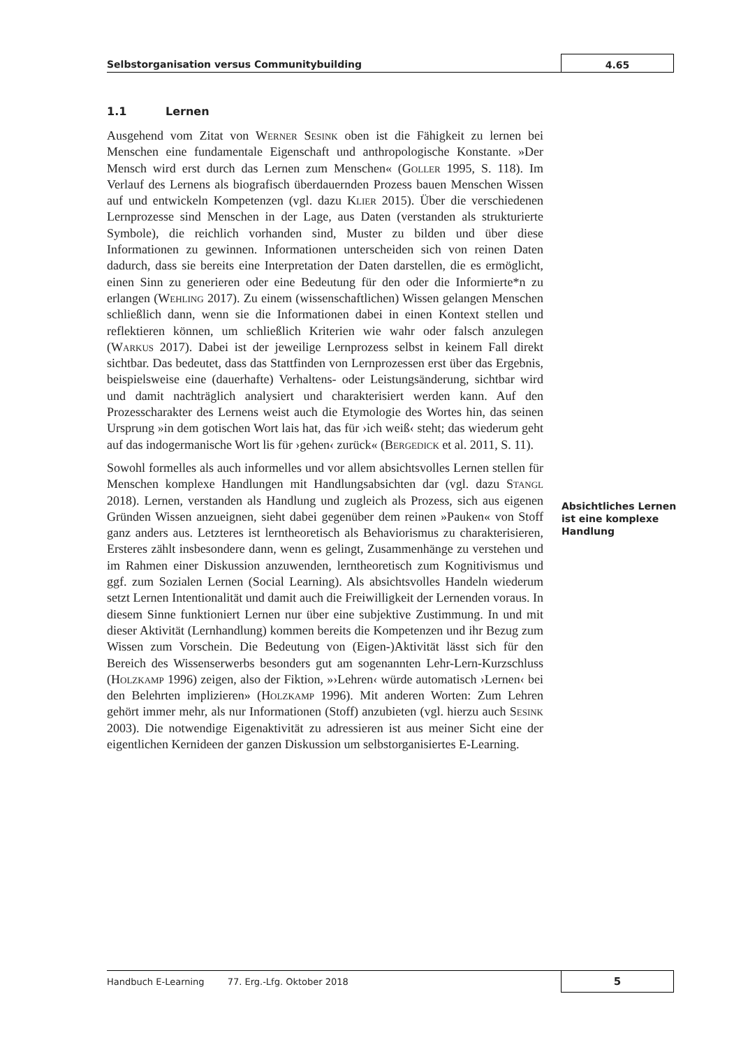Selbstorganisation versus Communitybuilding
4.65
1.1 Lernen
Ausgehend vom Zitat von Werner Sesink oben ist die Fähigkeit zu lernen bei Menschen eine fundamentale Eigenschaft und anthropologische Konstante. »Der Mensch wird erst durch das Lernen zum Menschen« (Goller 1995, S. 118). Im Verlauf des Lernens als biografisch überdauernden Prozess bauen Menschen Wissen auf und entwickeln Kompetenzen (vgl. dazu Klier 2015). Über die verschiedenen Lernprozesse sind Menschen in der Lage, aus Daten (verstanden als strukturierte Symbole), die reichlich vorhanden sind, Muster zu bilden und über diese Informationen zu gewinnen. Informationen unterscheiden sich von reinen Daten dadurch, dass sie bereits eine Interpretation der Daten darstellen, die es ermöglicht, einen Sinn zu generieren oder eine Bedeutung für den oder die Informierte*n zu erlangen (Wehling 2017). Zu einem (wissenschaftlichen) Wissen gelangen Menschen schließlich dann, wenn sie die Informationen dabei in einen Kontext stellen und reflektieren können, um schließlich Kriterien wie wahr oder falsch anzulegen (Warkus 2017). Dabei ist der jeweilige Lernprozess selbst in keinem Fall direkt sichtbar. Das bedeutet, dass das Stattfinden von Lernprozessen erst über das Ergebnis, beispielsweise eine (dauerhafte) Verhaltens- oder Leistungsänderung, sichtbar wird und damit nachträglich analysiert und charakterisiert werden kann. Auf den Prozesscharakter des Lernens weist auch die Etymologie des Wortes hin, das seinen Ursprung »in dem gotischen Wort lais hat, das für ›ich weiß‹ steht; das wiederum geht auf das indogermanische Wort lis für ›gehen‹ zurück« (Bergedick et al. 2011, S. 11).
Sowohl formelles als auch informelles und vor allem absichtsvolles Lernen stellen für Menschen komplexe Handlungen mit Handlungsabsichten dar (vgl. dazu Stangl 2018). Lernen, verstanden als Handlung und zugleich als Prozess, sich aus eigenen Gründen Wissen anzueignen, sieht dabei gegenüber dem reinen »Pauken« von Stoff ganz anders aus. Letzteres ist lerntheoretisch als Behaviorismus zu charakterisieren, Ersteres zählt insbesondere dann, wenn es gelingt, Zusammenhänge zu verstehen und im Rahmen einer Diskussion anzuwenden, lerntheoretisch zum Kognitivismus und ggf. zum Sozialen Lernen (Social Learning). Als absichtsvolles Handeln wiederum setzt Lernen Intentionalität und damit auch die Freiwilligkeit der Lernenden voraus. In diesem Sinne funktioniert Lernen nur über eine subjektive Zustimmung. In und mit dieser Aktivität (Lernhandlung) kommen bereits die Kompetenzen und ihr Bezug zum Wissen zum Vorschein. Die Bedeutung von (Eigen-)Aktivität lässt sich für den Bereich des Wissenserwerbs besonders gut am sogenannten Lehr-Lern-Kurzschluss (Holzkamp 1996) zeigen, also der Fiktion, »›Lehren‹ würde automatisch ›Lernen‹ bei den Belehrten implizieren» (Holzkamp 1996). Mit anderen Worten: Zum Lehren gehört immer mehr, als nur Informationen (Stoff) anzubieten (vgl. hierzu auch Sesink 2003). Die notwendige Eigenaktivität zu adressieren ist aus meiner Sicht eine der eigentlichen Kernideen der ganzen Diskussion um selbstorganisiertes E-Learning.
Absichtliches Lernen ist eine komplexe Handlung
Handbuch E-Learning 77. Erg.-Lfg. Oktober 2018
5